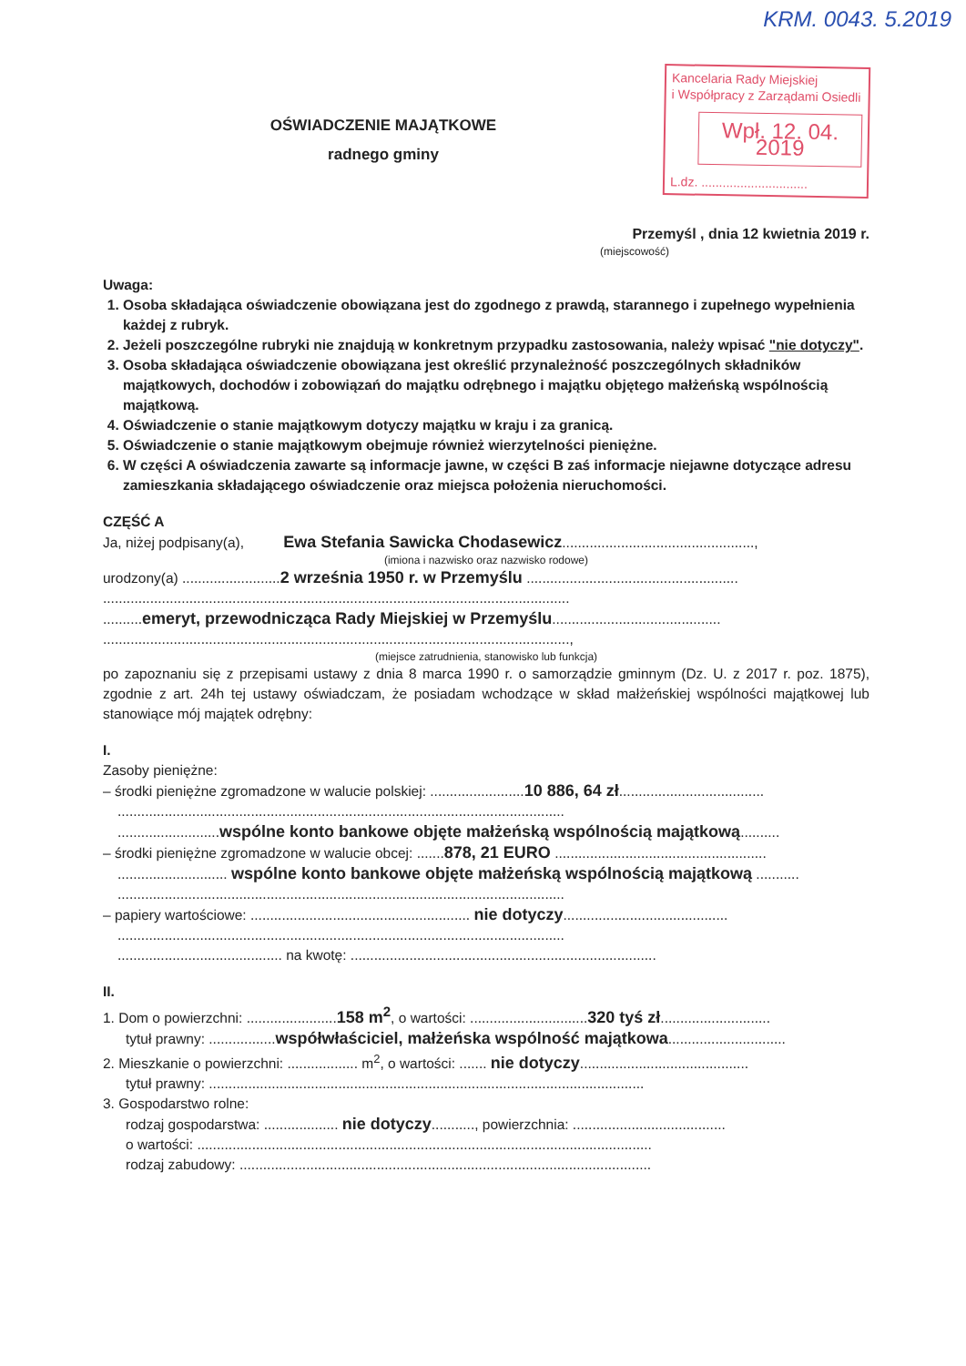KRM. 0043. 5.2019
OŚWIADCZENIE MAJĄTKOWE
radnego gminy
Kancelaria Rady Miejskiej
i Współpracy z Zarządami Osiedli
Wpł. 12. 04. 2019
L.dz. ..............................
Przemyśl , dnia 12 kwietnia 2019 r.
(miejscowość)
Uwaga:
1. Osoba składająca oświadczenie obowiązana jest do zgodnego z prawdą, starannego i zupełnego wypełnienia każdej z rubryk.
2. Jeżeli poszczególne rubryki nie znajdują w konkretnym przypadku zastosowania, należy wpisać "nie dotyczy".
3. Osoba składająca oświadczenie obowiązana jest określić przynależność poszczególnych składników majątkowych, dochodów i zobowiązań do majątku odrębnego i majątku objętego małżeńską wspólnością majątkową.
4. Oświadczenie o stanie majątkowym dotyczy majątku w kraju i za granicą.
5. Oświadczenie o stanie majątkowym obejmuje również wierzytelności pieniężne.
6. W części A oświadczenia zawarte są informacje jawne, w części B zaś informacje niejawne dotyczące adresu zamieszkania składającego oświadczenie oraz miejsca położenia nieruchomości.
CZĘŚĆ A
Ja, niżej podpisany(a), Ewa Stefania Sawicka Chodasewicz.................................................,
(imiona i nazwisko oraz nazwisko rodowe)
urodzony(a) .........................2 września 1950 r. w Przemyślu ......................................................
.......................................................................................................................
..........emeryt, przewodnicząca Rady Miejskiej w Przemyślu...........................................
.......................................................................................................................,
(miejsce zatrudnienia, stanowisko lub funkcja)
po zapoznaniu się z przepisami ustawy z dnia 8 marca 1990 r. o samorządzie gminnym (Dz. U. z 2017 r. poz. 1875), zgodnie z art. 24h tej ustawy oświadczam, że posiadam wchodzące w skład małżeńskiej wspólności majątkowej lub stanowiące mój majątek odrębny:
I.
Zasoby pieniężne:
– środki pieniężne zgromadzone w walucie polskiej: ........................10 886, 64 zł.....................................
..................................................................................................................
..........................wspólne konto bankowe objęte małżeńską wspólnością majątkową..........
– środki pieniężne zgromadzone w walucie obcej: .......878, 21 EURO ......................................................
............................ wspólne konto bankowe objęte małżeńską wspólnością majątkową ...........
..................................................................................................................
– papiery wartościowe: ........................................................ nie dotyczy..........................................
..................................................................................................................
.......................................... na kwotę: ..............................................................................
II.
1. Dom o powierzchni: .......................158 m<sup>2</sup>, o wartości: ..............................320 tyś zł............................
tytuł prawny: .................współwłaściciel, małżeńska wspólność majątkowa..............................
2. Mieszkanie o powierzchni: .................. m<sup>2</sup>, o wartości: ....... nie dotyczy...........................................
tytuł prawny: ...............................................................................................................
3. Gospodarstwo rolne:
rodzaj gospodarstwa: ................... nie dotyczy..........., powierzchnia: .......................................
o wartości: ....................................................................................................................
rodzaj zabudowy: .........................................................................................................